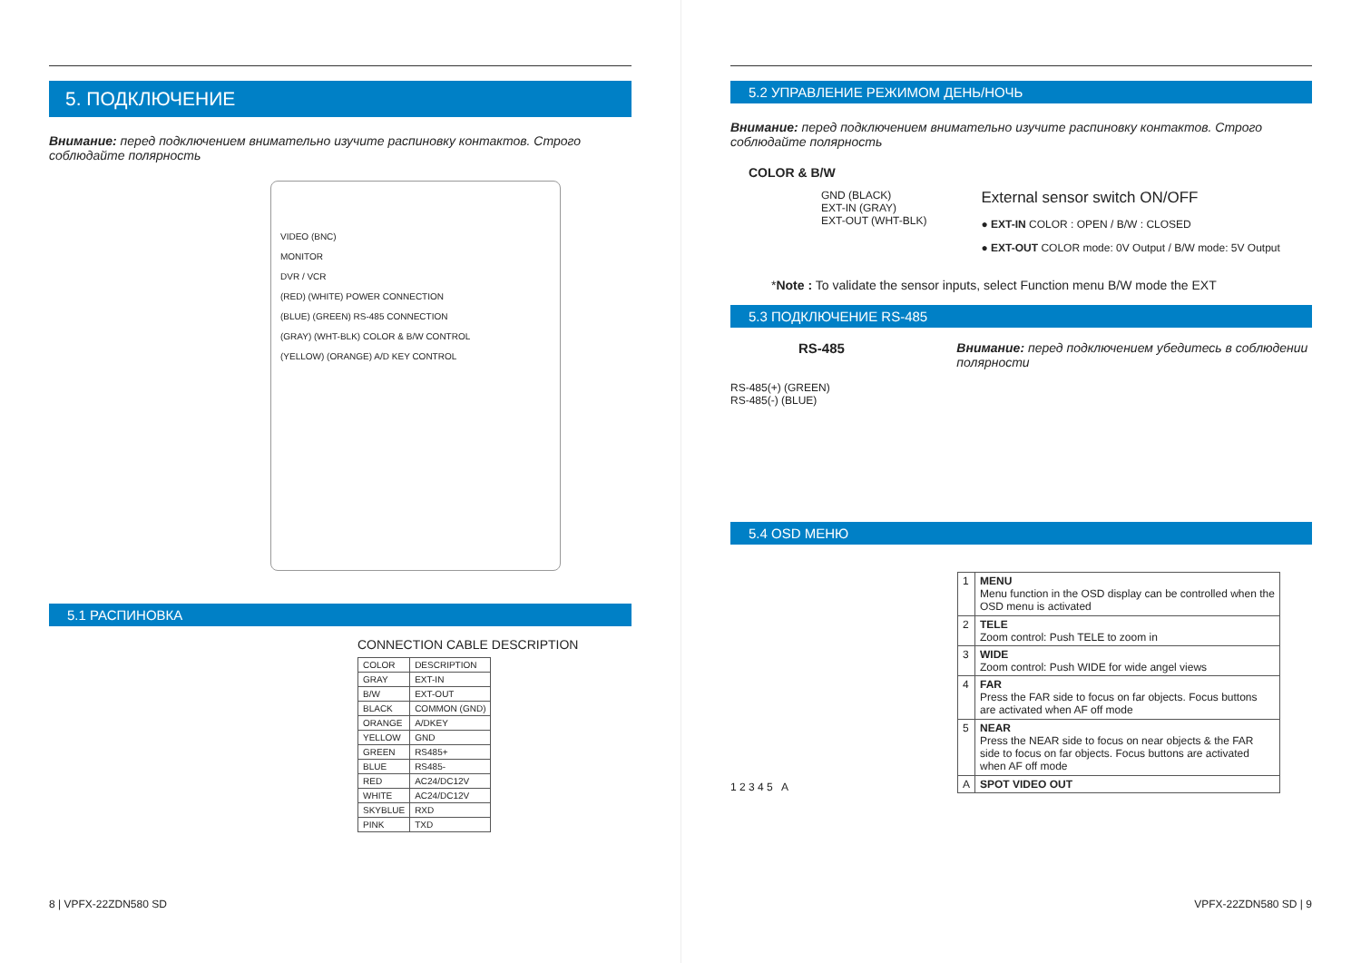5. ПОДКЛЮЧЕНИЕ
Внимание: перед подключением внимательно изучите распиновку контактов. Строго соблюдайте полярность
VIDEO (BNC)
MONITOR
DVR / VCR
(RED) (WHITE) POWER CONNECTION
(BLUE) (GREEN) RS-485 CONNECTION
(GRAY) (WHT-BLK) COLOR & B/W CONTROL
(YELLOW) (ORANGE) A/D KEY CONTROL
5.1 РАСПИНОВКА
CONNECTION CABLE DESCRIPTION
| COLOR | DESCRIPTION |
| --- | --- |
| GRAY | EXT-IN |
| B/W | EXT-OUT |
| BLACK | COMMON (GND) |
| ORANGE | A/DKEY |
| YELLOW | GND |
| GREEN | RS485+ |
| BLUE | RS485- |
| RED | AC24/DC12V |
| WHITE | AC24/DC12V |
| SKYBLUE | RXD |
| PINK | TXD |
8 | VPFX-22ZDN580 SD
5.2 УПРАВЛЕНИЕ РЕЖИМОМ ДЕНЬ/НОЧЬ
Внимание: перед подключением внимательно изучите распиновку контактов. Строго соблюдайте полярность
COLOR & B/W
GND (BLACK)
EXT-IN (GRAY)
EXT-OUT (WHT-BLK)
External sensor switch ON/OFF
● EXT-IN COLOR : OPEN / B/W : CLOSED
● EXT-OUT COLOR mode: 0V Output / B/W mode: 5V Output
*Note : To validate the sensor inputs, select Function menu B/W mode the EXT
5.3 ПОДКЛЮЧЕНИЕ RS-485
RS-485
RS-485(+) (GREEN)
RS-485(-) (BLUE)
Внимание: перед подключением убедитесь в соблюдении полярности
5.4 OSD МЕНЮ
1 2 3 4 5 A
| 1 | MENU Menu function in the OSD display can be controlled when the OSD menu is activated |
| 2 | TELE Zoom control: Push TELE to zoom in |
| 3 | WIDE Zoom control: Push WIDE for wide angel views |
| 4 | FAR Press the FAR side to focus on far objects. Focus buttons are activated when AF off mode |
| 5 | NEAR Press the NEAR side to focus on near objects & the FAR side to focus on far objects. Focus buttons are activated when AF off mode |
| A | SPOT VIDEO OUT |
VPFX-22ZDN580 SD | 9